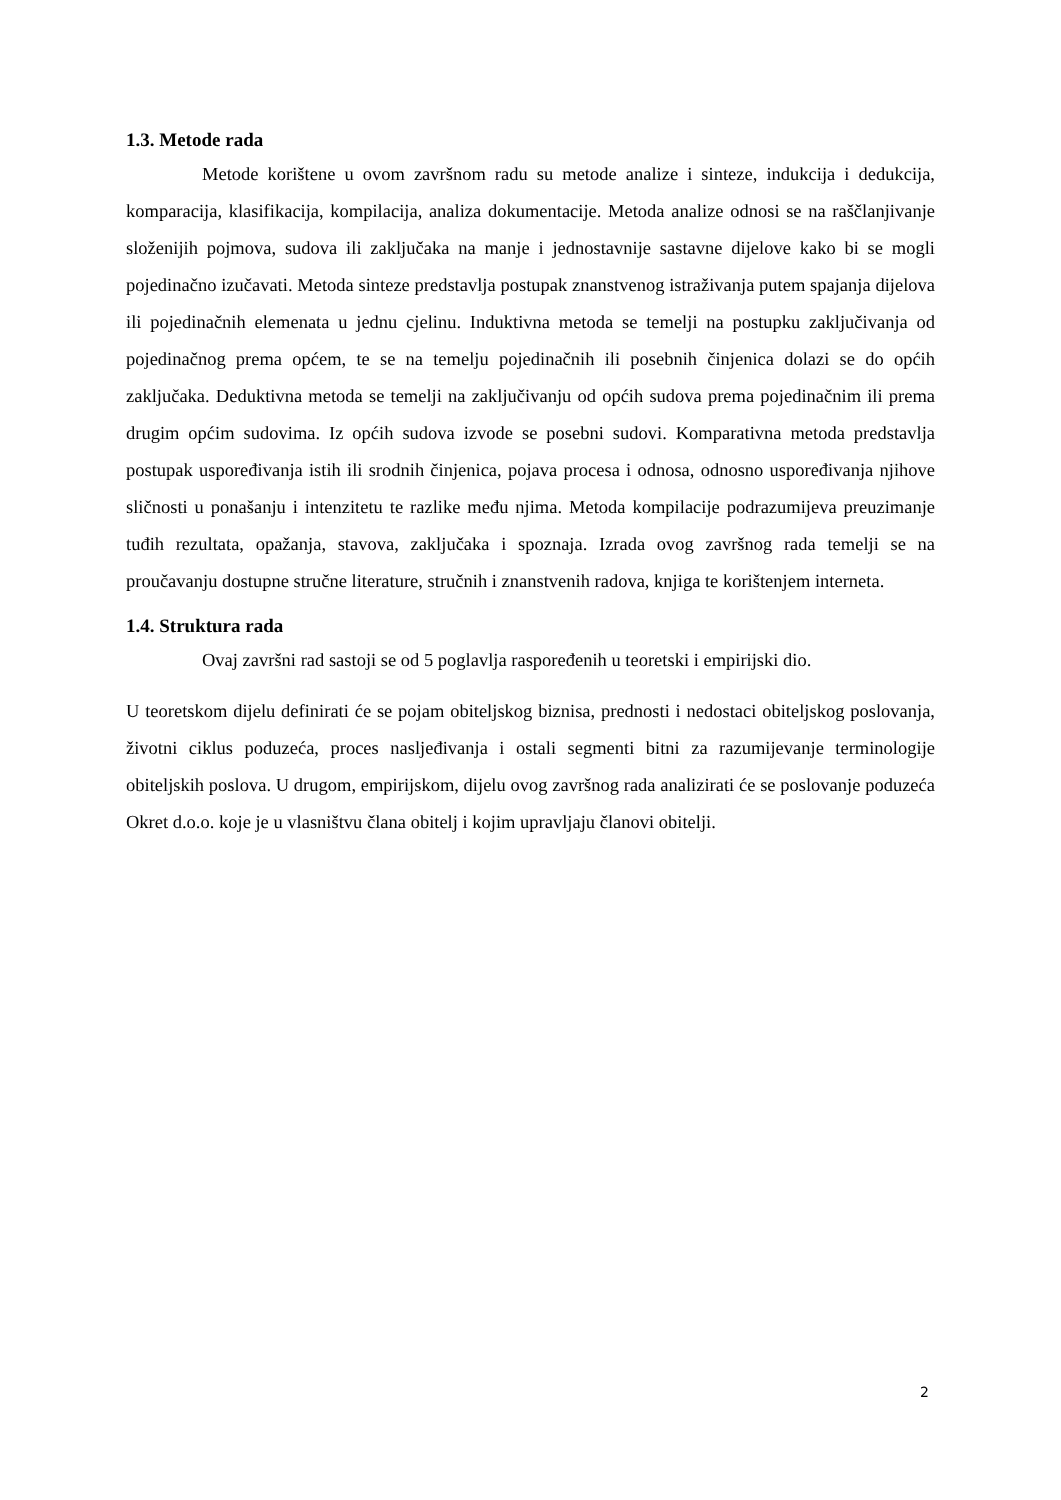1.3. Metode rada
Metode korištene u ovom završnom radu su metode analize i sinteze, indukcija i dedukcija, komparacija, klasifikacija, kompilacija, analiza dokumentacije. Metoda analize odnosi se na raščlanjivanje složenijih pojmova, sudova ili zaključaka na manje i jednostavnije sastavne dijelove kako bi se mogli pojedinačno izučavati. Metoda sinteze predstavlja postupak znanstvenog istraživanja putem spajanja dijelova ili pojedinačnih elemenata u jednu cjelinu. Induktivna metoda se temelji na postupku zaključivanja od pojedinačnog prema općem, te se na temelju pojedinačnih ili posebnih činjenica dolazi se do općih zaključaka. Deduktivna metoda se temelji na zaključivanju od općih sudova prema pojedinačnim ili prema drugim općim sudovima. Iz općih sudova izvode se posebni sudovi. Komparativna metoda predstavlja postupak uspoređivanja istih ili srodnih činjenica, pojava procesa i odnosa, odnosno uspoređivanja njihove sličnosti u ponašanju i intenzitetu te razlike među njima. Metoda kompilacije podrazumijeva preuzimanje tuđih rezultata, opažanja, stavova, zaključaka i spoznaja. Izrada ovog završnog rada temelji se na proučavanju dostupne stručne literature, stručnih i znanstvenih radova, knjiga te korištenjem interneta.
1.4. Struktura rada
Ovaj završni rad sastoji se od 5 poglavlja raspoređenih u teoretski i empirijski dio.
U teoretskom dijelu definirati će se pojam obiteljskog biznisa, prednosti i nedostaci obiteljskog poslovanja, životni ciklus poduzeća, proces nasljeđivanja i ostali segmenti bitni za razumijevanje terminologije obiteljskih poslova. U drugom, empirijskom, dijelu ovog završnog rada analizirati će se poslovanje poduzeća Okret d.o.o. koje je u vlasništvu člana obitelj i kojim upravljaju članovi obitelji.
2